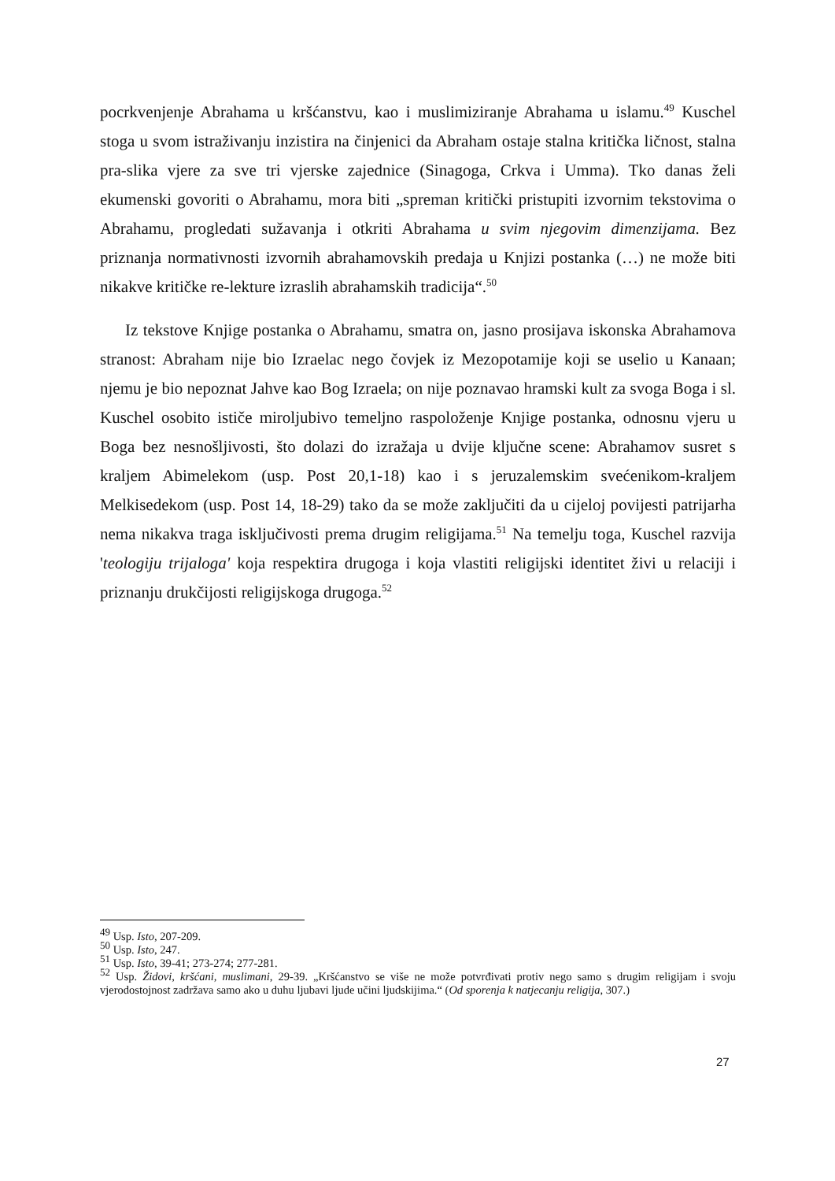pocrkvenjenje Abrahama u kršćanstvu, kao i muslimiziranje Abrahama u islamu.<sup>49</sup> Kuschel stoga u svom istraživanju inzistira na činjenici da Abraham ostaje stalna kritička ličnost, stalna pra-slika vjere za sve tri vjerske zajednice (Sinagoga, Crkva i Umma). Tko danas želi ekumenski govoriti o Abrahamu, mora biti „spreman kritički pristupiti izvornim tekstovima o Abrahamu, progledati sužavanja i otkriti Abrahama u svim njegovim dimenzijama. Bez priznanja normativnosti izvornih abrahamovskih predaja u Knjizi postanka (…) ne može biti nikakve kritičke re-lekture izraslih abrahamskih tradicija“.<sup>50</sup>
Iz tekstove Knjige postanka o Abrahamu, smatra on, jasno prosijava iskonska Abrahamova stranost: Abraham nije bio Izraelac nego čovjek iz Mezopotamije koji se uselio u Kanaan; njemu je bio nepoznat Jahve kao Bog Izraela; on nije poznavao hramski kult za svoga Boga i sl. Kuschel osobito ističe miroljubivo temeljno raspoloženje Knjige postanka, odnosnu vjeru u Boga bez nesnošljivosti, što dolazi do izražaja u dvije ključne scene: Abrahamov susret s kraljem Abimelekom (usp. Post 20,1-18) kao i s jeruzalemskim svećenikom-kraljem Melkisedekom (usp. Post 14, 18-29) tako da se može zaključiti da u cijeloj povijesti patrijarha nema nikakva traga isključivosti prema drugim religijama.<sup>51</sup> Na temelju toga, Kuschel razvija 'teologiju trijaloga' koja respektira drugoga i koja vlastiti religijski identitet živi u relaciji i priznanju drukčijosti religijskoga drugoga.<sup>52</sup>
<sup>49</sup> Usp. Isto, 207-209.
<sup>50</sup> Usp. Isto, 247.
<sup>51</sup> Usp. Isto, 39-41; 273-274; 277-281.
<sup>52</sup> Usp. Židovi, kršćani, muslimani, 29-39. „Kršćanstvo se više ne može potvrđivati protiv nego samo s drugim religijam i svoju vjerodostojnost zadržava samo ako u duhu ljubavi ljude učini ljudskijima.“ (Od sporenja k natjecanju religija, 307.)
27